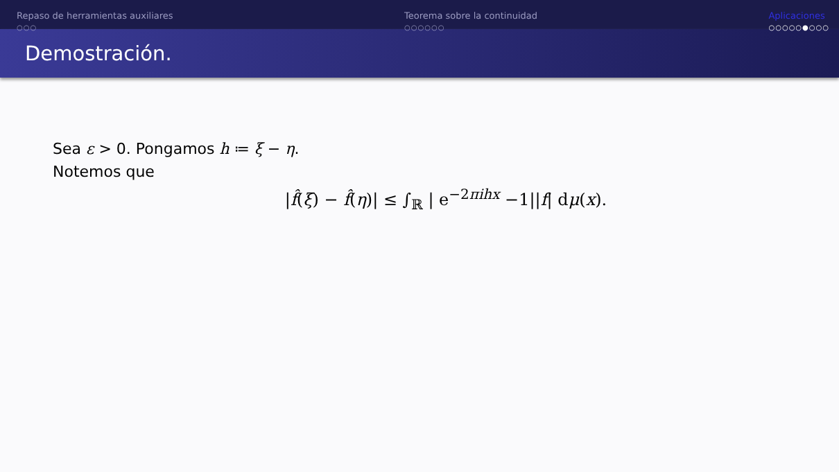Repaso de herramientas auxiliares
○○○
Teorema sobre la continuidad
○○○○○○
Aplicaciones
○○○○○●○○○
Demostración.
Sea ε > 0. Pongamos h ≔ ξ − η.
Notemos que
|f̂(ξ) − f̂(η)| ≤ ∫<sub>ℝ</sub> | e<sup>−2πihx</sup> −1||f| dμ(x).